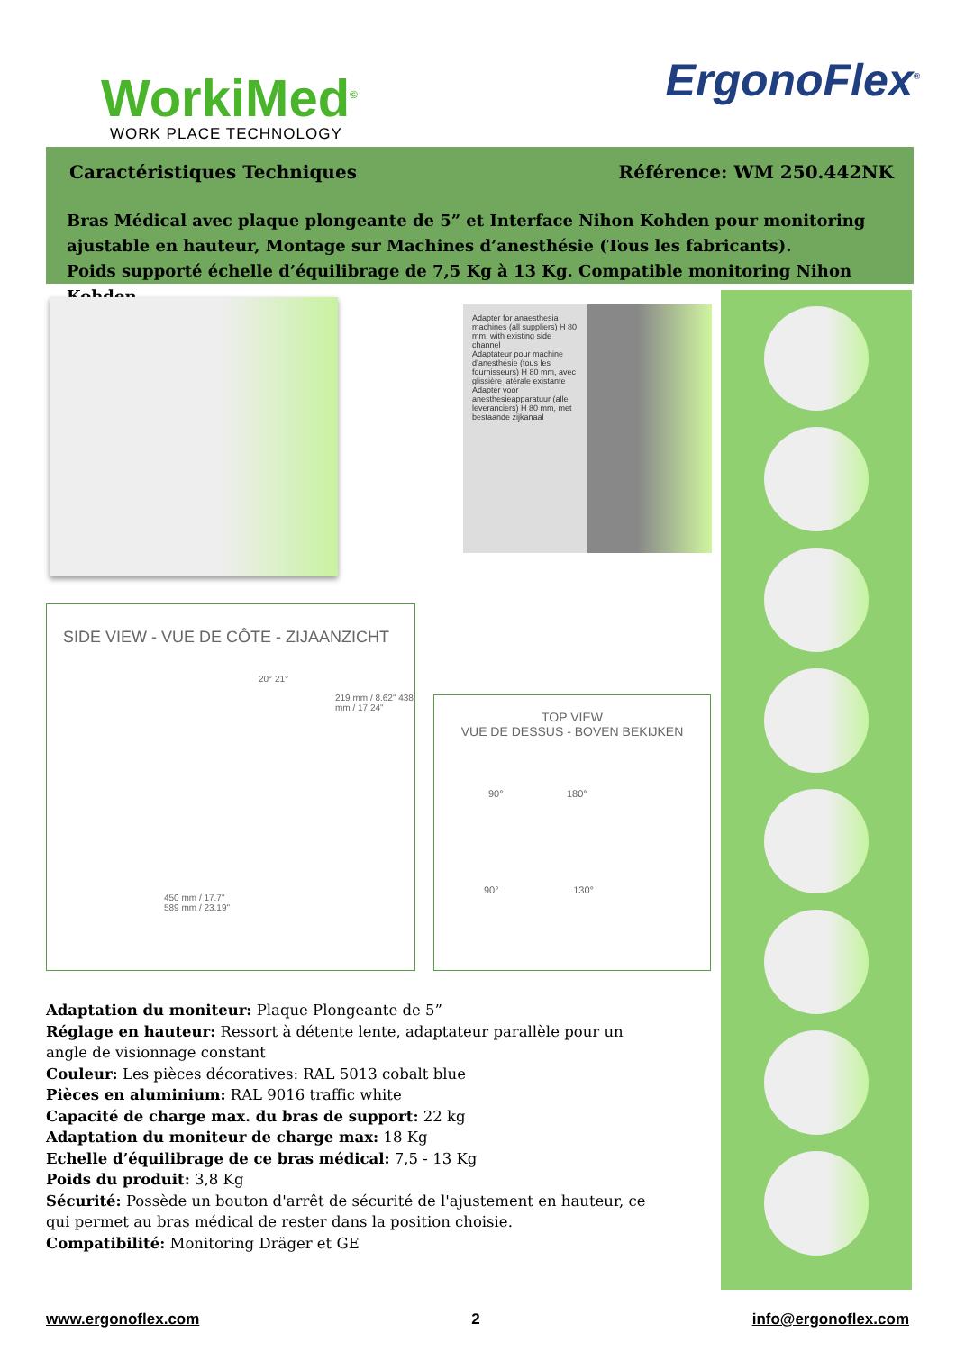WorkiMed<sup>©</sup>
WORK PLACE TECHNOLOGY
ErgonoFlex<sup>®</sup>
Caractéristiques Techniques Référence: WM 250.442NK
Bras Médical avec plaque plongeante de 5” et Interface Nihon Kohden pour monitoring ajustable en hauteur, Montage sur Machines d’anesthésie (Tous les fabricants).
Poids supporté échelle d’équilibrage de 7,5 Kg à 13 Kg. Compatible monitoring Nihon Kohden
Adapter for anaesthesia machines (all suppliers) H 80 mm, with existing side channel
Adaptateur pour machine d’anesthésie (tous les fournisseurs) H 80 mm, avec glissière latérale existante
Adapter voor anesthesieapparatuur (alle leveranciers) H 80 mm, met bestaande zijkanaal
SIDE VIEW - VUE DE CÔTE - ZIJAANZICHT
20° 21°
219 mm / 8.62" 438 mm / 17.24"
450 mm / 17.7"
589 mm / 23.19"
TOP VIEW
VUE DE DESSUS - BOVEN BEKIJKEN
90° 180°
90° 130°
Adaptation du moniteur: Plaque Plongeante de 5”
Réglage en hauteur: Ressort à détente lente, adaptateur parallèle pour un angle de visionnage constant
Couleur: Les pièces décoratives: RAL 5013 cobalt blue
Pièces en aluminium: RAL 9016 traffic white
Capacité de charge max. du bras de support: 22 kg
Adaptation du moniteur de charge max: 18 Kg
Echelle d’équilibrage de ce bras médical: 7,5 - 13 Kg
Poids du produit: 3,8 Kg
Sécurité: Possède un bouton d'arrêt de sécurité de l'ajustement en hauteur, ce qui permet au bras médical de rester dans la position choisie.
Compatibilité: Monitoring Dräger et GE
www.ergonoflex.com 2 info@ergonoflex.com